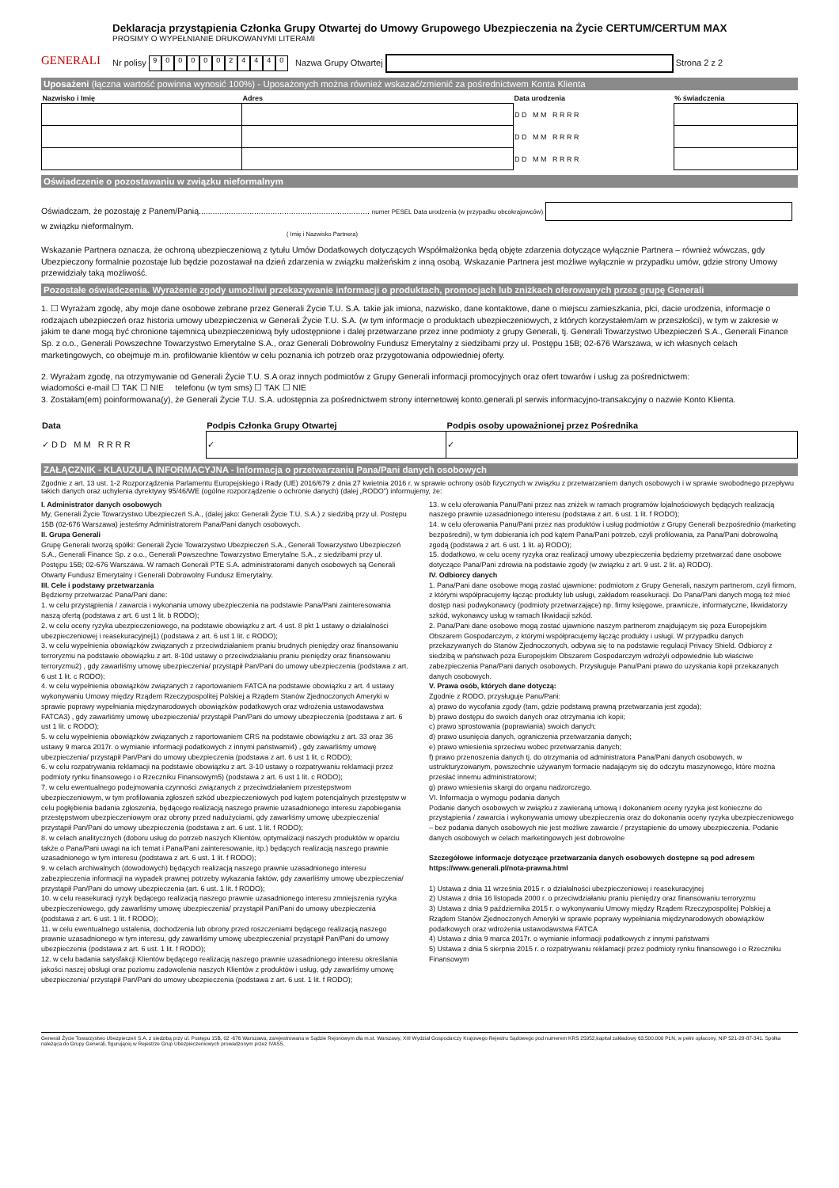GENERALI
Deklaracja przystąpienia Członka Grupy Otwartej do Umowy Grupowego Ubezpieczenia na Życie CERTUM/CERTUM MAX
PROSIMY O WYPEŁNIANIE DRUKOWANYMI LITERAMI
Nr polisy 90000024440 Nazwa Grupy Otwartej Strona 2 z 2
Uposażeni (łączna wartość powinna wynosić 100%) - Uposażonych można również wskazać/zmienić za pośrednictwem Konta Klienta
| Nazwisko i Imię | Adres | Data urodzenia | % świadczenia |
| --- | --- | --- | --- |
| | | D D M M R R R R | |
| | | D D M M R R R R | |
| | | D D M M R R R R | |
Oświadczenie o pozostawaniu w związku nieformalnym
Oświadczam, że pozostaję z Panem/Panią.......................................................................... numer PESEL Data urodzenia (w przypadku obcokrajowców) w związku nieformalnym.
( Imię i Nazwisko Partnera)
Wskazanie Partnera oznacza, że ochroną ubezpieczeniową z tytułu Umów Dodatkowych dotyczących Współmałżonka będą objęte zdarzenia dotyczące wyłącznie Partnera – również wówczas, gdy Ubezpieczony formalnie pozostaje lub będzie pozostawał na dzień zdarzenia w związku małżeńskim z inną osobą. Wskazanie Partnera jest możliwe wyłącznie w przypadku umów, gdzie strony Umowy przewidziały taką możliwość.
Pozostałe oświadczenia. Wyrażenie zgody umożliwi przekazywanie informacji o produktach, promocjach lub zniżkach oferowanych przez grupę Generali
1. ☐ Wyrażam zgodę, aby moje dane osobowe zebrane przez Generali Życie T.U. S.A. takie jak imiona, nazwisko, dane kontaktowe, dane o miejscu zamieszkania, płci, dacie urodzenia, informacje o rodzajach ubezpieczeń oraz historia umowy ubezpieczenia w Generali Życie T.U. S.A. (w tym informacje o produktach ubezpieczeniowych, z których korzystałem/am w przeszłości), w tym w zakresie w jakim te dane mogą być chronione tajemnicą ubezpieczeniową były udostępnione i dalej przetwarzane przez inne podmioty z grupy Generali, tj. Generali Towarzystwo Ubezpieczeń S.A., Generali Finance Sp. z o.o., Generali Powszechne Towarzystwo Emerytalne S.A., oraz Generali Dobrowolny Fundusz Emerytalny z siedzibami przy ul. Postępu 15B; 02-676 Warszawa, w ich własnych celach marketingowych, co obejmuje m.in. profilowanie klientów w celu poznania ich potrzeb oraz przygotowania odpowiedniej oferty.
2. Wyrażam zgodę, na otrzymywanie od Generali Życie T.U. S.A oraz innych podmiotów z Grupy Generali informacji promocyjnych oraz ofert towarów i usług za pośrednictwem:
wiadomości e-mail ☐ TAK ☐ NIE telefonu (w tym sms) ☐ TAK ☐ NIE
3. Zostałam(em) poinformowana(y), że Generali Życie T.U. S.A. udostępnia za pośrednictwem strony internetowej konto.generali.pl serwis informacyjno-transakcyjny o nazwie Konto Klienta.
| Data | Podpis Członka Grupy Otwartej | Podpis osoby upoważnionej przez Pośrednika |
| --- | --- | --- |
| ✓ D D M M R R R R | ✓ | ✓ |
ZAŁĄCZNIK - KLAUZULA INFORMACYJNA - Informacja o przetwarzaniu Pana/Pani danych osobowych
Zgodnie z art. 13 ust. 1-2 Rozporządzenia Parlamentu Europejskiego i Rady (UE) 2016/679 z dnia 27 kwietnia 2016 r. w sprawie ochrony osób fizycznych w związku z przetwarzaniem danych osobowych i w sprawie swobodnego przepływu takich danych oraz uchylenia dyrektywy 95/46/WE (ogólne rozporządzenie o ochronie danych) (dalej „RODO”) informujemy, że:
I. Administrator danych osobowych
My, Generali Życie Towarzystwo Ubezpieczeń S.A., (dalej jako: Generali Życie T.U. S.A.) z siedzibą przy ul. Postępu 15B (02-676 Warszawa) jesteśmy Administratorem Pana/Pani danych osobowych.
II. Grupa Generali
Grupę Generali tworzą spółki: Generali Życie Towarzystwo Ubezpieczeń S.A., Generali Towarzystwo Ubezpieczeń S.A., Generali Finance Sp. z o.o., Generali Powszechne Towarzystwo Emerytalne S.A., z siedzibami przy ul. Postępu 15B; 02-676 Warszawa. W ramach Generali PTE S.A. administratorami danych osobowych są Generali Otwarty Fundusz Emerytalny i Generali Dobrowolny Fundusz Emerytalny.
III. Cele i podstawy przetwarzania
Będziemy przetwarzać Pana/Pani dane:
1. w celu przystąpienia / zawarcia i wykonania umowy ubezpieczenia na podstawie Pana/Pani zainteresowania naszą ofertą (podstawa z art. 6 ust 1 lit. b RODO);
2. w celu oceny ryzyka ubezpieczeniowego, na podstawie obowiązku z art. 4 ust. 8 pkt 1 ustawy o działalności ubezpieczeniowej i reasekuracyjnej1) (podstawa z art. 6 ust 1 lit. c RODO);
3. w celu wypełnienia obowiązków związanych z przeciwdziałaniem praniu brudnych pieniędzy oraz finansowaniu terroryzmu na podstawie obowiązku z art. 8-10d ustawy o przeciwdziałaniu praniu pieniędzy oraz finansowaniu terroryzmu2) , gdy zawarliśmy umowę ubezpieczenia/ przystąpił Pan/Pani do umowy ubezpieczenia (podstawa z art. 6 ust 1 lit. c RODO);
4. w celu wypełnienia obowiązków związanych z raportowaniem FATCA na podstawie obowiązku z art. 4 ustawy wykonywaniu Umowy między Rządem Rzeczypospolitej Polskiej a Rządem Stanów Zjednoczonych Ameryki w sprawie poprawy wypełniania międzynarodowych obowiązków podatkowych oraz wdrożenia ustawodawstwa FATCA3) , gdy zawarliśmy umowę ubezpieczenia/ przystąpił Pan/Pani do umowy ubezpieczenia (podstawa z art. 6 ust 1 lit. c RODO);
5. w celu wypełnienia obowiązków związanych z raportowaniem CRS na podstawie obowiązku z art. 33 oraz 36 ustawy 9 marca 2017r. o wymianie informacji podatkowych z innymi państwami4) , gdy zawarliśmy umowę ubezpieczenia/ przystąpił Pan/Pani do umowy ubezpieczenia (podstawa z art. 6 ust 1 lit. c RODO);
6. w celu rozpatrywania reklamacji na podstawie obowiązku z art. 3-10 ustawy o rozpatrywaniu reklamacji przez podmioty rynku finansowego i o Rzeczniku Finansowym5) (podstawa z art. 6 ust 1 lit. c RODO);
7. w celu ewentualnego podejmowania czynności związanych z przeciwdziałaniem przestępstwom ubezpieczeniowym, w tym profilowania zgłoszeń szkód ubezpieczeniowych pod kątem potencjalnych przestępstw w celu pogłębienia badania zgłoszenia, będącego realizacją naszego prawnie uzasadnionego interesu zapobiegania przestępstwom ubezpieczeniowym oraz obrony przed nadużyciami, gdy zawarliśmy umowę ubezpieczenia/ przystąpił Pan/Pani do umowy ubezpieczenia (podstawa z art. 6 ust. 1 lit. f RODO);
8. w celach analitycznych (doboru usług do potrzeb naszych Klientów, optymalizacji naszych produktów w oparciu także o Pana/Pani uwagi na ich temat i Pana/Pani zainteresowanie, itp.) będących realizacją naszego prawnie uzasadnionego w tym interesu (podstawa z art. 6 ust. 1 lit. f RODO);
9. w celach archiwalnych (dowodowych) będących realizacją naszego prawnie uzasadnionego interesu zabezpieczenia informacji na wypadek prawnej potrzeby wykazania faktów, gdy zawarliśmy umowę ubezpieczenia/ przystąpił Pan/Pani do umowy ubezpieczenia (art. 6 ust. 1 lit. f RODO);
10. w celu reasekuracji ryzyk będącego realizacją naszego prawnie uzasadnionego interesu zmniejszenia ryzyka ubezpieczeniowego, gdy zawarliśmy umowę ubezpieczenia/ przystąpił Pan/Pani do umowy ubezpieczenia (podstawa z art. 6 ust. 1 lit. f RODO);
11. w celu ewentualnego ustalenia, dochodzenia lub obrony przed roszczeniami będącego realizacją naszego prawnie uzasadnionego w tym interesu, gdy zawarliśmy umowę ubezpieczenia/ przystąpił Pan/Pani do umowy ubezpieczenia (podstawa z art. 6 ust. 1 lit. f RODO);
12. w celu badania satysfakcji Klientów będącego realizacją naszego prawnie uzasadnionego interesu określania jakości naszej obsługi oraz poziomu zadowolenia naszych Klientów z produktów i usług, gdy zawarliśmy umowę ubezpieczenia/ przystąpił Pan/Pani do umowy ubezpieczenia (podstawa z art. 6 ust. 1 lit. f RODO);
13. w celu oferowania Panu/Pani przez nas zniżek w ramach programów lojalnościowych będących realizacją naszego prawnie uzasadnionego interesu (podstawa z art. 6 ust. 1 lit. f RODO);
14. w celu oferowania Panu/Pani przez nas produktów i usług podmiotów z Grupy Generali bezpośrednio (marketing bezpośredni), w tym dobierania ich pod kątem Pana/Pani potrzeb, czyli profilowania, za Pana/Pani dobrowolną zgodą (podstawa z art. 6 ust. 1 lit. a) RODO);
15. dodatkowo, w celu oceny ryzyka oraz realizacji umowy ubezpieczenia będziemy przetwarzać dane osobowe dotyczące Pana/Pani zdrowia na podstawie zgody (w związku z art. 9 ust. 2 lit. a) RODO).
IV. Odbiorcy danych
1. Pana/Pani dane osobowe mogą zostać ujawnione: podmiotom z Grupy Generali, naszym partnerom, czyli firmom, z którymi współpracujemy łącząc produkty lub usługi, zakładom reasekuracji. Do Pana/Pani danych mogą też mieć dostęp nasi podwykonawcy (podmioty przetwarzające) np. firmy księgowe, prawnicze, informatyczne, likwidatorzy szkód, wykonawcy usług w ramach likwidacji szkód.
2. Pana/Pani dane osobowe mogą zostać ujawnione naszym partnerom znajdującym się poza Europejskim Obszarem Gospodarczym, z którymi współpracujemy łącząc produkty i usługi. W przypadku danych przekazywanych do Stanów Zjednoczonych, odbywa się to na podstawie regulacji Privacy Shield. Odbiorcy z siedzibą w państwach poza Europejskim Obszarem Gospodarczym wdrożyli odpowiednie lub właściwe zabezpieczenia Pana/Pani danych osobowych. Przysługuje Panu/Pani prawo do uzyskania kopii przekazanych danych osobowych.
V. Prawa osób, których dane dotyczą:
Zgodnie z RODO, przysługuje Panu/Pani:
a) prawo do wycofania zgody (tam, gdzie podstawą prawną przetwarzania jest zgoda);
b) prawo dostępu do swoich danych oraz otrzymania ich kopii;
c) prawo sprostowania (poprawiania) swoich danych;
d) prawo usunięcia danych, ograniczenia przetwarzania danych;
e) prawo wniesienia sprzeciwu wobec przetwarzania danych;
f) prawo przenoszenia danych tj. do otrzymania od administratora Pana/Pani danych osobowych, w ustrukturyzowanym, powszechnie używanym formacie nadającym się do odczytu maszynowego, które można przesłać innemu administratorowi;
g) prawo wniesienia skargi do organu nadzorczego.
VI. Informacja o wymogu podania danych
Podanie danych osobowych w związku z zawieraną umową i dokonaniem oceny ryzyka jest konieczne do przystąpienia / zawarcia i wykonywania umowy ubezpieczenia oraz do dokonania oceny ryzyka ubezpieczeniowego – bez podania danych osobowych nie jest możliwe zawarcie / przystąpienie do umowy ubezpieczenia. Podanie danych osobowych w celach marketingowych jest dobrowolne
Szczegółowe informacje dotyczące przetwarzania danych osobowych dostępne są pod adresem https://www.generali.pl/nota-prawna.html
1) Ustawa z dnia 11 września 2015 r. o działalności ubezpieczeniowej i reasekuracyjnej
2) Ustawa z dnia 16 listopada 2000 r. o przeciwdziałaniu praniu pieniędzy oraz finansowaniu terroryzmu
3) Ustawa z dnia 9 października 2015 r. o wykonywaniu Umowy między Rządem Rzeczypospolitej Polskiej a Rządem Stanów Zjednoczonych Ameryki w sprawie poprawy wypełniania międzynarodowych obowiązków podatkowych oraz wdrożenia ustawodawstwa FATCA
4) Ustawa z dnia 9 marca 2017r. o wymianie informacji podatkowych z innymi państwami
5) Ustawa z dnia 5 sierpnia 2015 r. o rozpatrywaniu reklamacji przez podmioty rynku finansowego i o Rzeczniku Finansowym
Generali Życie Towarzystwo Ubezpieczeń S.A. z siedzibą przy ul. Postępu 15B, 02 -676 Warszawa, zarejestrowana w Sądzie Rejonowym dla m.st. Warszawy, XIII Wydział Gospodarczy Krajowego Rejestru Sądowego pod numerem KRS 25952,kapitał zakładowy 63.500.000 PLN, w pełni opłacony, NIP 521-28-87-341. Spółka należąca do Grupy Generali, figurującej w Rejestrze Grup Ubezpieczeniowych prowadzonym przez IVASS.